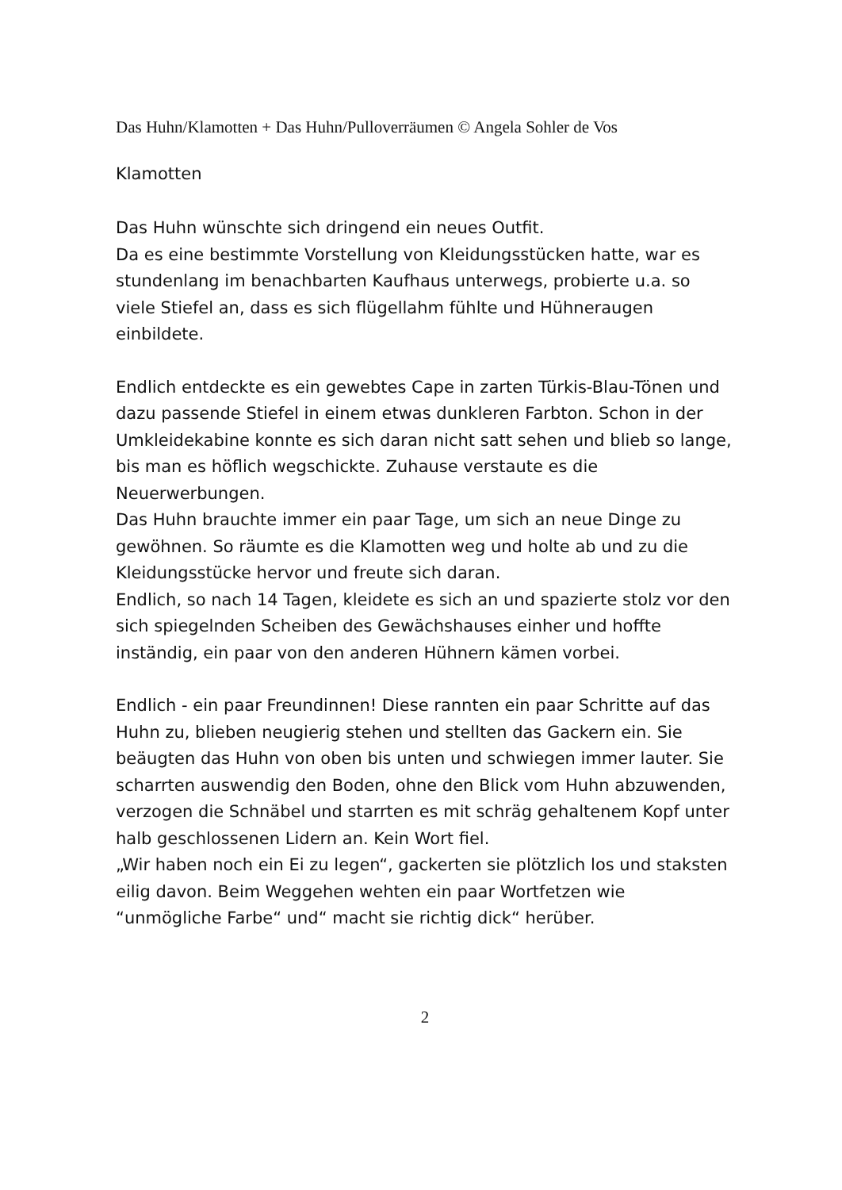Das Huhn/Klamotten + Das Huhn/Pulloverräumen © Angela Sohler de Vos
Klamotten
Das Huhn wünschte sich dringend ein neues Outfit.
Da es eine bestimmte Vorstellung von Kleidungsstücken hatte, war es stundenlang im benachbarten Kaufhaus unterwegs, probierte u.a. so viele Stiefel an, dass es sich flügellahm fühlte und Hühneraugen einbildete.
Endlich entdeckte es ein gewebtes Cape in zarten Türkis-Blau-Tönen und dazu passende Stiefel in einem etwas dunkleren Farbton. Schon in der Umkleidekabine konnte es sich daran nicht satt sehen und blieb so lange, bis man es höflich wegschickte. Zuhause verstaute es die Neuerwerbungen.
Das Huhn brauchte immer ein paar Tage, um sich an neue Dinge zu gewöhnen. So räumte es die Klamotten weg und holte ab und zu die Kleidungsstücke hervor und freute sich daran.
Endlich, so nach 14 Tagen, kleidete es sich an und spazierte stolz vor den sich spiegelnden Scheiben des Gewächshauses einher und hoffte inständig, ein paar von den anderen Hühnern kämen vorbei.
Endlich - ein paar Freundinnen! Diese rannten ein paar Schritte auf das Huhn zu, blieben neugierig stehen und stellten das Gackern ein. Sie beäugten das Huhn von oben bis unten und schwiegen immer lauter. Sie scharrten auswendig den Boden, ohne den Blick vom Huhn abzuwenden, verzogen die Schnäbel und starrten es mit schräg gehaltenem Kopf unter halb geschlossenen Lidern an. Kein Wort fiel.
„Wir haben noch ein Ei zu legen“, gackerten sie plötzlich los und staksten eilig davon. Beim Weggehen wehten ein paar Wortfetzen wie “unmögliche Farbe“ und“ macht sie richtig dick“ herüber.
2